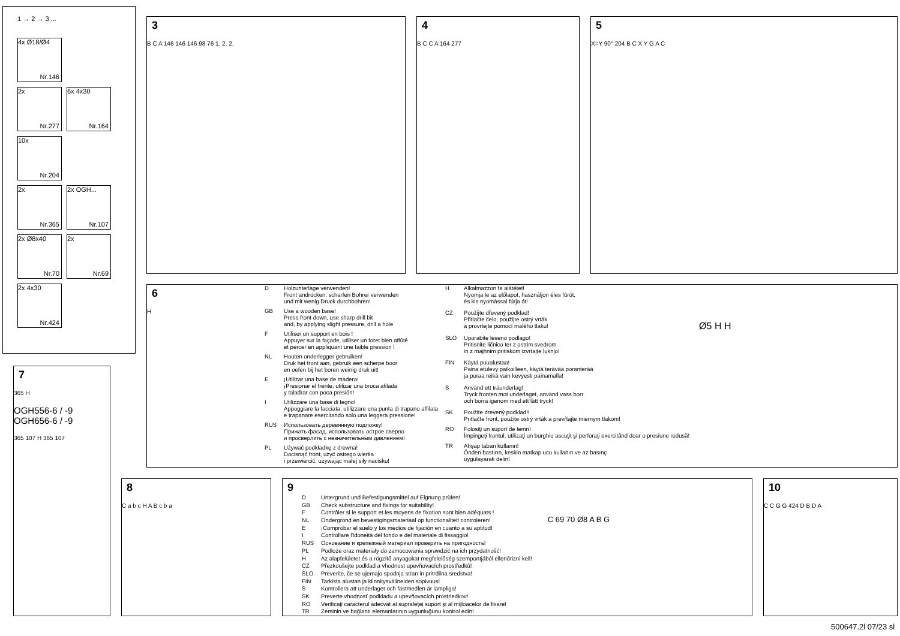1 → 2 → 3 ...
4x Ø18/Ø4 Nr.146
2x Nr.277
6x 4x30 Nr.164
10x Nr.204
2x Nr.365
2x OGH... Nr.107
2x Ø8x40 Nr.70
2x Nr.69
2x 4x30 Nr.424
3
B C A 146 146 146 98 76 1. 2. 2.
4
B C C A 164 277
5
X=Y 90° 204 B C X Y G A C
6
H
| D | Holzunterlage verwenden! Front andrücken, scharfen Bohrer verwenden und mit wenig Druck durchbohren! |
| GB | Use a wooden base! Press front down, use sharp drill bit and, by applying slight pressure, drill a hole |
| F | Utiliser un support en bois ! Appuyer sur la façade, utiliser un foret bien affûté et percer en appliquant une faible pression ! |
| NL | Houten onderlegger gebruiken! Druk het front aan, gebruik een scherpe boor en oefen bij het boren weinig druk uit! |
| E | ¡Utilizar una base de madera! ¡Presionar el frente, utilizar una broca afilada y taladrar con poca presión! |
| I | Utilizzare una base di legno! Appoggiare la facciata, utilizzare una punta di trapano affilata e trapanare esercitando solo una leggera pressione! |
| RUS | Использовать деревянную подложку! Прижать фасад, использовать острое сверло и просверлить с незначительным давлением! |
| PL | Używać podkładkę z drewna! Docisnąć front, użyć ostrego wiertła i przewiercić, używając małej siły nacisku! |
| H | Alkalmazzon fa alátétet! Nyomja le az előlapot, használjon éles fúrót, és kis nyomással fúrja át! |
| CZ | Použijte dřevený podklad! Přitlačte čelo, použijte ostrý vrták a provrtejte pomocí malého tlaku! |
| SLO | Uporabite leseno podlago! Pritisnite ličnico ter z ostrim svedrom in z majhnim pritiskom izvrtajte luknjo! |
| FIN | Käytä puualustaa! Paina etulevy paikoilleen, käytä terävää poranterää ja poraa reikä vain kevyesti painamalla! |
| S | Använd ett träunderlag! Tryck fronten mot underlaget, använd vass borr och borra igenom med ett lätt tryck! |
| SK | Použite drevený podklad!! Pritlačte front, použite ostrý vrták a prevŕtajte miernym tlakom! |
| RO | Folosiţi un suport de lemn! Împingeţi frontul, utilizaţi un burghiu ascuţit şi perforaţi exercitând doar o presiune redusă! |
| TR | Ahşap taban kullanın! Önden bastırın, keskin matkap ucu kullanın ve az basınç uygulayarak delin! |
Ø5 H H
7
365 H
OGH556-6 / -9
OGH656-6 / -9
365 107 H 365 107
8
C a b c H A B c b a
9
| D | Untergrund und Befestigungsmittel auf Eignung prüfen! |
| GB | Check substructure and fixings for suitability! |
| F | Contrôler si le support et les moyens de fixation sont bien adéquats ! |
| NL | Ondergrond en bevestigingsmateriaal op functionaliteit controleren! |
| E | ¡Comprobar el suelo y los medios de fijación en cuanto a su aptitud! |
| I | Controllare l'idoneità del fondo e del materiale di fissaggio! |
| RUS | Основание и крепежный материал проверить на пригодность! |
| PL | Podłoże oraz materiały do zamocowania sprawdzić na ich przydatność! |
| H | Az alapfelületet és a rögzítő anyagokat megfelelőség szempontjából ellenőrizni kell! |
| CZ | Přezkoušejte podklad a vhodnost upevňovacích prostředků! |
| SLO | Preverite, če se ujemajo spodnja stran in pritrdilna sredstva! |
| FIN | Tarkista alustan ja kiinnitysvälineiden sopivuus! |
| S | Kontrollera att underlaget och fästmedlen är lämpliga! |
| SK | Preverte vhodnosť podkladu a upevňovacích prostriedkov! |
| RO | Verificaţi caracterul adecvat al suprafeţei suport şi al mijloacelor de fixare! |
| TR | Zeminin ve bağlantı elemanlarının uygunluğunu kontrol edin! |
C 69 70 Ø8 A B G
10
C C G G 424 D B D A
500647.2l 07/23 sl